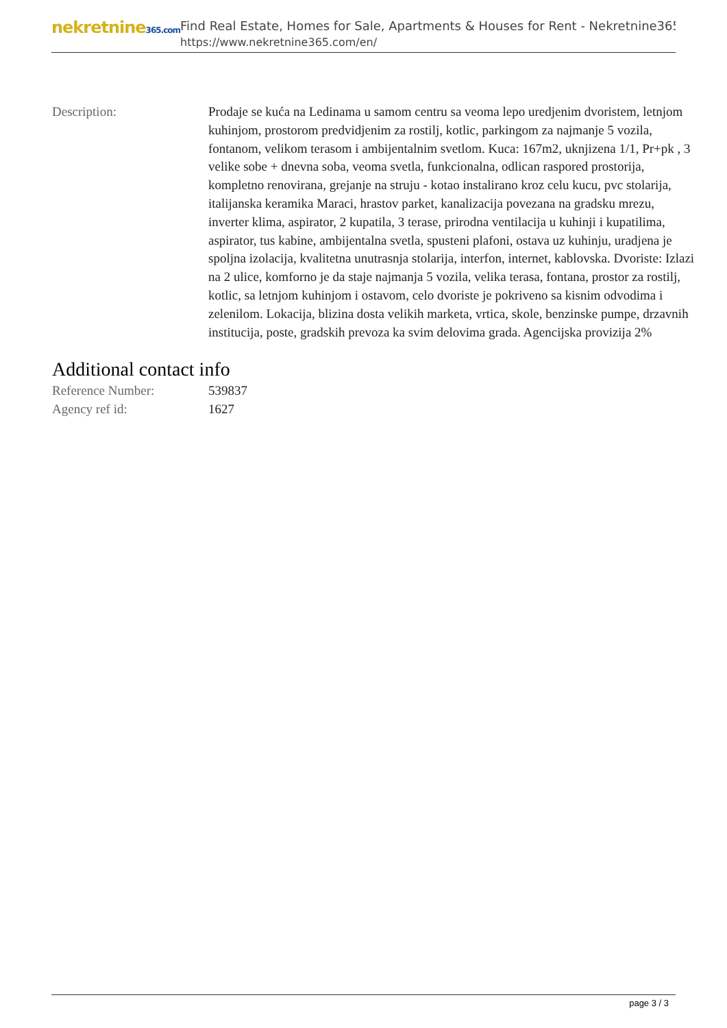nekretnine365.com
Find Real Estate, Homes for Sale, Apartments & Houses for Rent - Nekretnine365
https://www.nekretnine365.com/en/
Description: Prodaje se kuća na Ledinama u samom centru sa veoma lepo uredjenim dvoristem, letnjom kuhinjom, prostorom predvidjenim za rostilj, kotlic, parkingom za najmanje 5 vozila, fontanom, velikom terasom i ambijentalnim svetlom. Kuca: 167m2, uknjizena 1/1, Pr+pk , 3 velike sobe + dnevna soba, veoma svetla, funkcionalna, odlican raspored prostorija, kompletno renovirana, grejanje na struju - kotao instalirano kroz celu kucu, pvc stolarija, italijanska keramika Maraci, hrastov parket, kanalizacija povezana na gradsku mrezu, inverter klima, aspirator, 2 kupatila, 3 terase, prirodna ventilacija u kuhinji i kupatilima, aspirator, tus kabine, ambijentalna svetla, spusteni plafoni, ostava uz kuhinju, uradjena je spoljna izolacija, kvalitetna unutrasnja stolarija, interfon, internet, kablovska. Dvoriste: Izlazi na 2 ulice, komforno je da staje najmanja 5 vozila, velika terasa, fontana, prostor za rostilj, kotlic, sa letnjom kuhinjom i ostavom, celo dvoriste je pokriveno sa kisnim odvodima i zelenilom. Lokacija, blizina dosta velikih marketa, vrtica, skole, benzinske pumpe, drzavnih institucija, poste, gradskih prevoza ka svim delovima grada. Agencijska provizija 2%
Additional contact info
Reference Number: 539837
Agency ref id: 1627
page 3 / 3